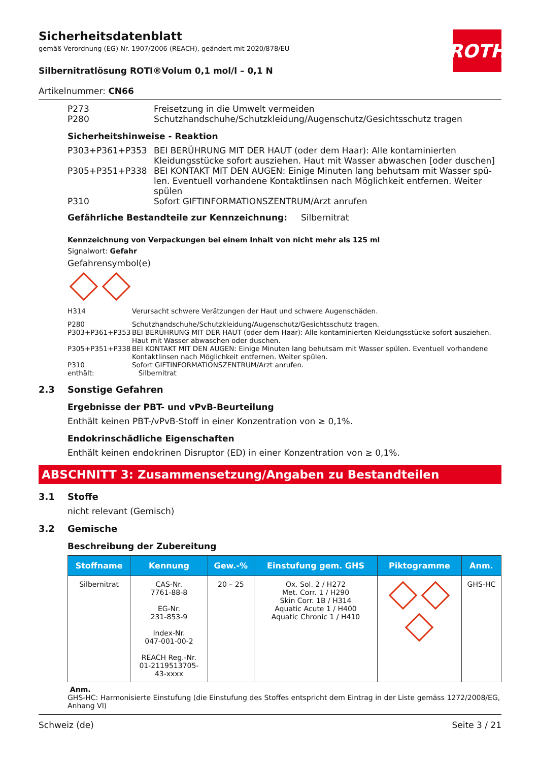ROTH
Sicherheitsdatenblatt
gemäß Verordnung (EG) Nr. 1907/2006 (REACH), geändert mit 2020/878/EU
Silbernitratlösung ROTI®Volum 0,1 mol/l – 0,1 N
Artikelnummer: CN66
| P273 | Freisetzung in die Umwelt vermeiden |
| P280 | Schutzhandschuhe/Schutzkleidung/Augenschutz/Gesichtsschutz tragen |
Sicherheitshinweise - Reaktion
| P303+P361+P353 | BEI BERÜHRUNG MIT DER HAUT (oder dem Haar): Alle kontaminierten Kleidungs­stücke sofort ausziehen. Haut mit Wasser abwaschen [oder duschen] |
| P305+P351+P338 | BEI KONTAKT MIT DEN AUGEN: Einige Minuten lang behutsam mit Wasser spü­len. Eventuell vorhandene Kontaktlinsen nach Möglichkeit entfernen. Weiter spü­len |
| P310 | Sofort GIFTINFORMATIONSZENTRUM/Arzt anrufen |
Gefährliche Bestandteile zur Kennzeichnung: Silbernitrat
Kennzeichnung von Verpackungen bei einem Inhalt von nicht mehr als 125 ml
Signalwort: Gefahr
Gefahrensymbol(e)
| H314 | Verursacht schwere Verätzungen der Haut und schwere Augenschäden. |
| P280 | Schutzhandschuhe/Schutzkleidung/Augenschutz/Gesichtsschutz tragen. |
| P303+P361+P353 | BEI BERÜHRUNG MIT DER HAUT (oder dem Haar): Alle kontaminierten Kleidungsstücke sofort ausziehen. Haut mit Wasser abwaschen oder duschen. |
| P305+P351+P338 | BEI KONTAKT MIT DEN AUGEN: Einige Minuten lang behutsam mit Wasser spülen. Eventuell vorhandene Kontaktlinsen nach Möglichkeit entfernen. Weiter spülen. |
| P310 | Sofort GIFTINFORMATIONSZENTRUM/Arzt anrufen. |
| enthält: | Silbernitrat |
2.3 Sonstige Gefahren
Ergebnisse der PBT- und vPvB-Beurteilung
Enthält keinen PBT-/vPvB-Stoff in einer Konzentration von ≥ 0,1%.
Endokrinschädliche Eigenschaften
Enthält keinen endokrinen Disruptor (ED) in einer Konzentration von ≥ 0,1%.
ABSCHNITT 3: Zusammensetzung/Angaben zu Bestandteilen
3.1 Stoffe
nicht relevant (Gemisch)
3.2 Gemische
Beschreibung der Zubereitung
| Stoffname | Kennung | Gew.-% | Einstufung gem. GHS | Piktogramme | Anm. |
| --- | --- | --- | --- | --- | --- |
| Silbernitrat | CAS-Nr. 7761-88-8 EG-Nr. 231-853-9 Index-Nr. 047-001-00-2 REACH Reg.-Nr. 01-2119513705- 43-xxxx | 20 – 25 | Ox. Sol. 2 / H272 Met. Corr. 1 / H290 Skin Corr. 1B / H314 Aquatic Acute 1 / H400 Aquatic Chronic 1 / H410 | | GHS-HC |
Anm.
GHS-HC: Harmonisierte Einstufung (die Einstufung des Stoffes entspricht dem Eintrag in der Liste gemäss 1272/2008/EG, Anhang VI)
Schweiz (de) Seite 3 / 21